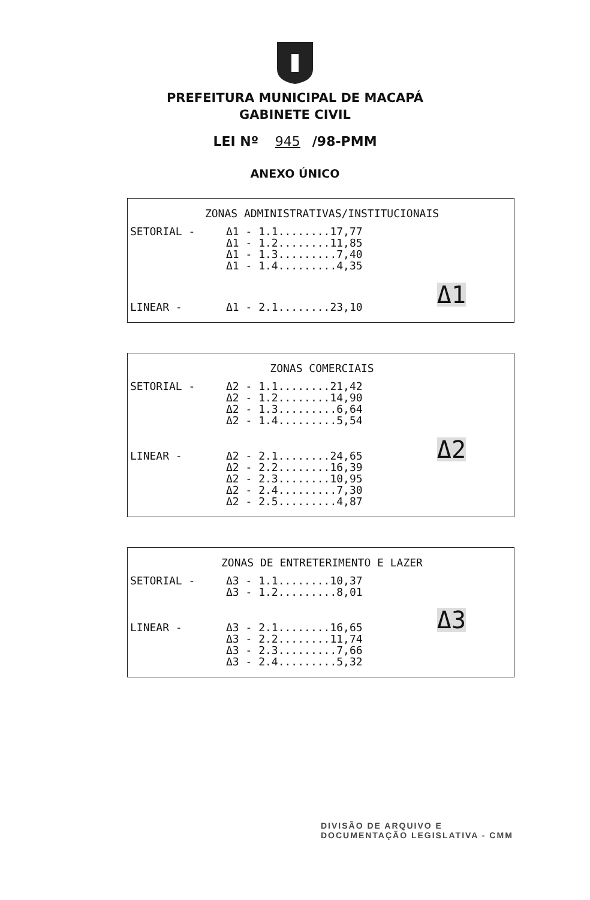PREFEITURA MUNICIPAL DE MACAPÁ
GABINETE CIVIL
LEI Nº 945 /98-PMM
ANEXO ÚNICO
ZONAS ADMINISTRATIVAS/INSTITUCIONAIS
SETORIAL - Δ1 - 1.1........17,77 Δ1 - 1.2........11,85 Δ1 - 1.3.........7,40 Δ1 - 1.4.........4,35
Δ1
LINEAR - Δ1 - 2.1........23,10
ZONAS COMERCIAIS
SETORIAL - Δ2 - 1.1........21,42 Δ2 - 1.2........14,90 Δ2 - 1.3.........6,64 Δ2 - 1.4.........5,54
Δ2
LINEAR - Δ2 - 2.1........24,65 Δ2 - 2.2........16,39 Δ2 - 2.3........10,95 Δ2 - 2.4.........7,30 Δ2 - 2.5.........4,87
ZONAS DE ENTRETERIMENTO E LAZER
SETORIAL - Δ3 - 1.1........10,37 Δ3 - 1.2.........8,01
Δ3
LINEAR - Δ3 - 2.1........16,65 Δ3 - 2.2........11,74 Δ3 - 2.3.........7,66 Δ3 - 2.4.........5,32
DIVISÃO DE ARQUIVO E
DOCUMENTAÇÃO LEGISLATIVA - CMM